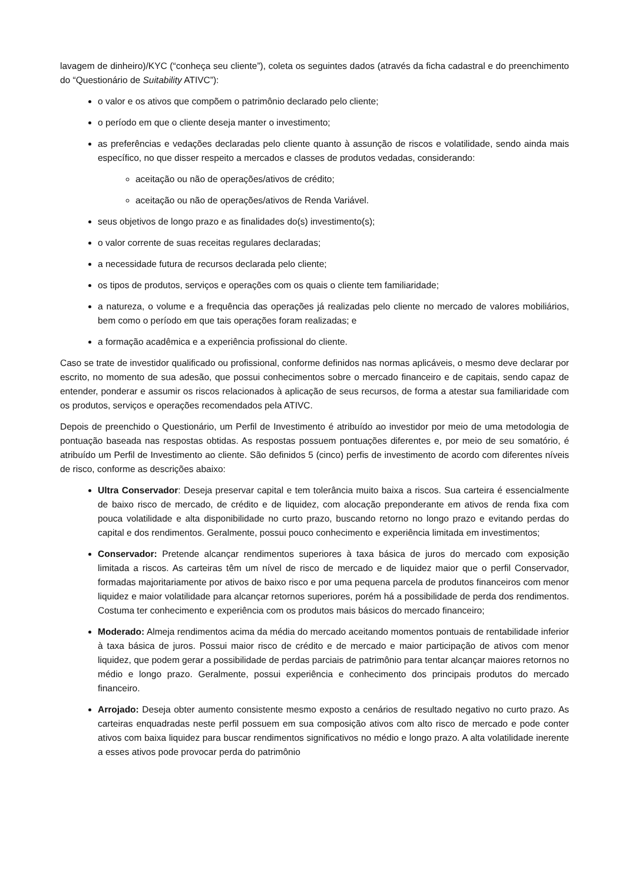lavagem de dinheiro)/KYC (“conheça seu cliente”), coleta os seguintes dados (através da ficha cadastral e do preenchimento do “Questionário de Suitability ATIVC”):
o valor e os ativos que compõem o patrimônio declarado pelo cliente;
o período em que o cliente deseja manter o investimento;
as preferências e vedações declaradas pelo cliente quanto à assunção de riscos e volatilidade, sendo ainda mais específico, no que disser respeito a mercados e classes de produtos vedadas, considerando:
aceitação ou não de operações/ativos de crédito;
aceitação ou não de operações/ativos de Renda Variável.
seus objetivos de longo prazo e as finalidades do(s) investimento(s);
o valor corrente de suas receitas regulares declaradas;
a necessidade futura de recursos declarada pelo cliente;
os tipos de produtos, serviços e operações com os quais o cliente tem familiaridade;
a natureza, o volume e a frequência das operações já realizadas pelo cliente no mercado de valores mobiliários, bem como o período em que tais operações foram realizadas; e
a formação acadêmica e a experiência profissional do cliente.
Caso se trate de investidor qualificado ou profissional, conforme definidos nas normas aplicáveis, o mesmo deve declarar por escrito, no momento de sua adesão, que possui conhecimentos sobre o mercado financeiro e de capitais, sendo capaz de entender, ponderar e assumir os riscos relacionados à aplicação de seus recursos, de forma a atestar sua familiaridade com os produtos, serviços e operações recomendados pela ATIVC.
Depois de preenchido o Questionário, um Perfil de Investimento é atribuído ao investidor por meio de uma metodologia de pontuação baseada nas respostas obtidas. As respostas possuem pontuações diferentes e, por meio de seu somatório, é atribuído um Perfil de Investimento ao cliente. São definidos 5 (cinco) perfis de investimento de acordo com diferentes níveis de risco, conforme as descrições abaixo:
Ultra Conservador: Deseja preservar capital e tem tolerância muito baixa a riscos. Sua carteira é essencialmente de baixo risco de mercado, de crédito e de liquidez, com alocação preponderante em ativos de renda fixa com pouca volatilidade e alta disponibilidade no curto prazo, buscando retorno no longo prazo e evitando perdas do capital e dos rendimentos. Geralmente, possui pouco conhecimento e experiência limitada em investimentos;
Conservador: Pretende alcançar rendimentos superiores à taxa básica de juros do mercado com exposição limitada a riscos. As carteiras têm um nível de risco de mercado e de liquidez maior que o perfil Conservador, formadas majoritariamente por ativos de baixo risco e por uma pequena parcela de produtos financeiros com menor liquidez e maior volatilidade para alcançar retornos superiores, porém há a possibilidade de perda dos rendimentos. Costuma ter conhecimento e experiência com os produtos mais básicos do mercado financeiro;
Moderado: Almeja rendimentos acima da média do mercado aceitando momentos pontuais de rentabilidade inferior à taxa básica de juros. Possui maior risco de crédito e de mercado e maior participação de ativos com menor liquidez, que podem gerar a possibilidade de perdas parciais de patrimônio para tentar alcançar maiores retornos no médio e longo prazo. Geralmente, possui experiência e conhecimento dos principais produtos do mercado financeiro.
Arrojado: Deseja obter aumento consistente mesmo exposto a cenários de resultado negativo no curto prazo. As carteiras enquadradas neste perfil possuem em sua composição ativos com alto risco de mercado e pode conter ativos com baixa liquidez para buscar rendimentos significativos no médio e longo prazo. A alta volatilidade inerente a esses ativos pode provocar perda do patrimônio